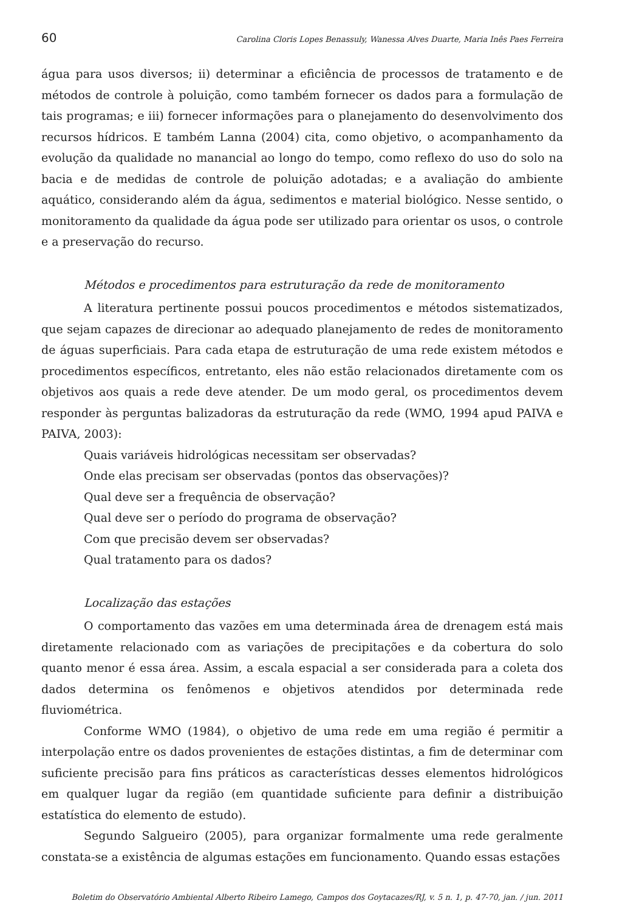60 Carolina Cloris Lopes Benassuly, Wanessa Alves Duarte, Maria Inês Paes Ferreira
água para usos diversos; ii) determinar a eficiência de processos de tratamento e de métodos de controle à poluição, como também fornecer os dados para a formulação de tais programas; e iii) fornecer informações para o planejamento do desenvolvimento dos recursos hídricos. E também Lanna (2004) cita, como objetivo, o acompanhamento da evolução da qualidade no manancial ao longo do tempo, como reflexo do uso do solo na bacia e de medidas de controle de poluição adotadas; e a avaliação do ambiente aquático, considerando além da água, sedimentos e material biológico. Nesse sentido, o monitoramento da qualidade da água pode ser utilizado para orientar os usos, o controle e a preservação do recurso.
Métodos e procedimentos para estruturação da rede de monitoramento
A literatura pertinente possui poucos procedimentos e métodos sistematizados, que sejam capazes de direcionar ao adequado planejamento de redes de monitoramento de águas superficiais. Para cada etapa de estruturação de uma rede existem métodos e procedimentos específicos, entretanto, eles não estão relacionados diretamente com os objetivos aos quais a rede deve atender. De um modo geral, os procedimentos devem responder às perguntas balizadoras da estruturação da rede (WMO, 1994 apud PAIVA e PAIVA, 2003):
Quais variáveis hidrológicas necessitam ser observadas?
Onde elas precisam ser observadas (pontos das observações)?
Qual deve ser a frequência de observação?
Qual deve ser o período do programa de observação?
Com que precisão devem ser observadas?
Qual tratamento para os dados?
Localização das estações
O comportamento das vazões em uma determinada área de drenagem está mais diretamente relacionado com as variações de precipitações e da cobertura do solo quanto menor é essa área. Assim, a escala espacial a ser considerada para a coleta dos dados determina os fenômenos e objetivos atendidos por determinada rede fluviométrica.
Conforme WMO (1984), o objetivo de uma rede em uma região é permitir a interpolação entre os dados provenientes de estações distintas, a fim de determinar com suficiente precisão para fins práticos as características desses elementos hidrológicos em qualquer lugar da região (em quantidade suficiente para definir a distribuição estatística do elemento de estudo).
Segundo Salgueiro (2005), para organizar formalmente uma rede geralmente constata-se a existência de algumas estações em funcionamento. Quando essas estações
Boletim do Observatório Ambiental Alberto Ribeiro Lamego, Campos dos Goytacazes/RJ, v. 5 n. 1, p. 47-70, jan. / jun. 2011